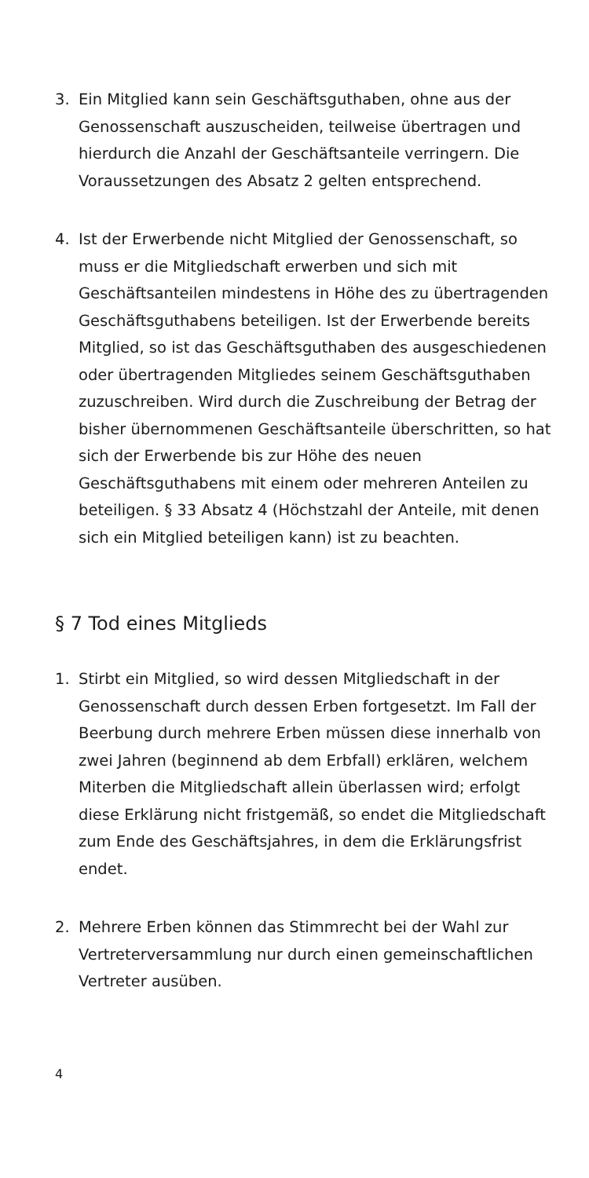3. Ein Mitglied kann sein Geschäftsguthaben, ohne aus der Genossenschaft auszuscheiden, teilweise übertragen und hierdurch die Anzahl der Geschäftsanteile verringern. Die Voraussetzungen des Absatz 2 gelten entsprechend.
4. Ist der Erwerbende nicht Mitglied der Genossenschaft, so muss er die Mitgliedschaft erwerben und sich mit Geschäftsanteilen mindestens in Höhe des zu übertragenden Geschäftsguthabens beteiligen. Ist der Erwerbende bereits Mitglied, so ist das Geschäftsguthaben des ausgeschiedenen oder übertragenden Mitgliedes seinem Geschäftsguthaben zuzuschreiben. Wird durch die Zuschreibung der Betrag der bisher übernommenen Geschäftsanteile überschritten, so hat sich der Erwerbende bis zur Höhe des neuen Geschäftsguthabens mit einem oder mehreren Anteilen zu beteiligen. § 33 Absatz 4 (Höchstzahl der Anteile, mit denen sich ein Mitglied beteiligen kann) ist zu beachten.
§ 7 Tod eines Mitglieds
1. Stirbt ein Mitglied, so wird dessen Mitgliedschaft in der Genossenschaft durch dessen Erben fortgesetzt. Im Fall der Beerbung durch mehrere Erben müssen diese innerhalb von zwei Jahren (beginnend ab dem Erbfall) erklären, welchem Miterben die Mitgliedschaft allein überlassen wird; erfolgt diese Erklärung nicht fristgemäß, so endet die Mitgliedschaft zum Ende des Geschäftsjahres, in dem die Erklärungsfrist endet.
2. Mehrere Erben können das Stimmrecht bei der Wahl zur Vertreterversammlung nur durch einen gemeinschaftlichen Vertreter ausüben.
4